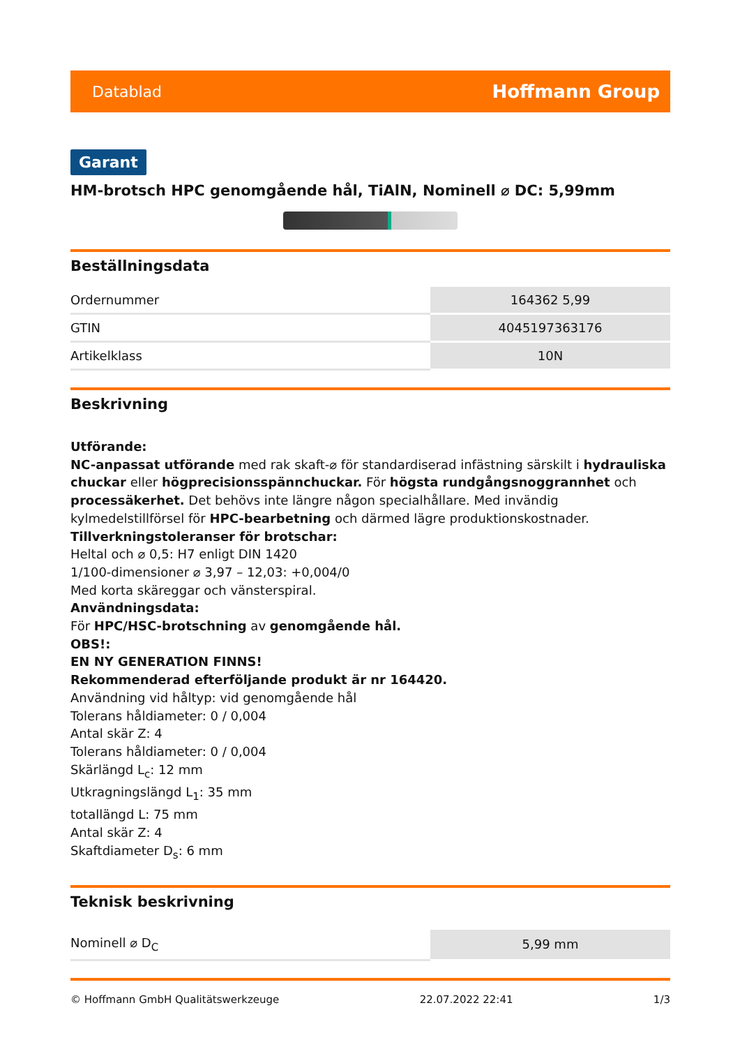Datablad Hoffmann Group
Garant
HM-brotsch HPC genomgående hål, TiAlN, Nominell ⌀ DC: 5,99mm
Beställningsdata
| Ordernummer | 164362 5,99 |
| GTIN | 4045197363176 |
| Artikelklass | 10N |
Beskrivning
Utförande:
NC-anpassat utförande med rak skaft-⌀ för standardiserad infästning särskilt i hydrauliska chuckar eller högprecisionsspännchuckar. För högsta rundgångsnoggrannhet och processäkerhet. Det behövs inte längre någon specialhållare. Med invändig kylmedelstillförsel för HPC-bearbetning och därmed lägre produktionskostnader.
Tillverkningstoleranser för brotschar:
Heltal och ⌀ 0,5: H7 enligt DIN 1420
1/100-dimensioner ⌀ 3,97 – 12,03: +0,004/0
Med korta skäreggar och vänsterspiral.
Användningsdata:
För HPC/HSC-brotschning av genomgående hål.
OBS!:
EN NY GENERATION FINNS!
Rekommenderad efterföljande produkt är nr 164420.
Användning vid håltyp: vid genomgående hål
Tolerans håldiameter: 0 / 0,004
Antal skär Z: 4
Tolerans håldiameter: 0 / 0,004
Skärlängd L<sub>c</sub>: 12 mm
Utkragningslängd L<sub>1</sub>: 35 mm
totallängd L: 75 mm
Antal skär Z: 4
Skaftdiameter D<sub>s</sub>: 6 mm
Teknisk beskrivning
| Nominell ⌀ D<sub>C</sub> | 5,99 mm |
© Hoffmann GmbH Qualitätswerkzeuge 22.07.2022 22:41 1/3